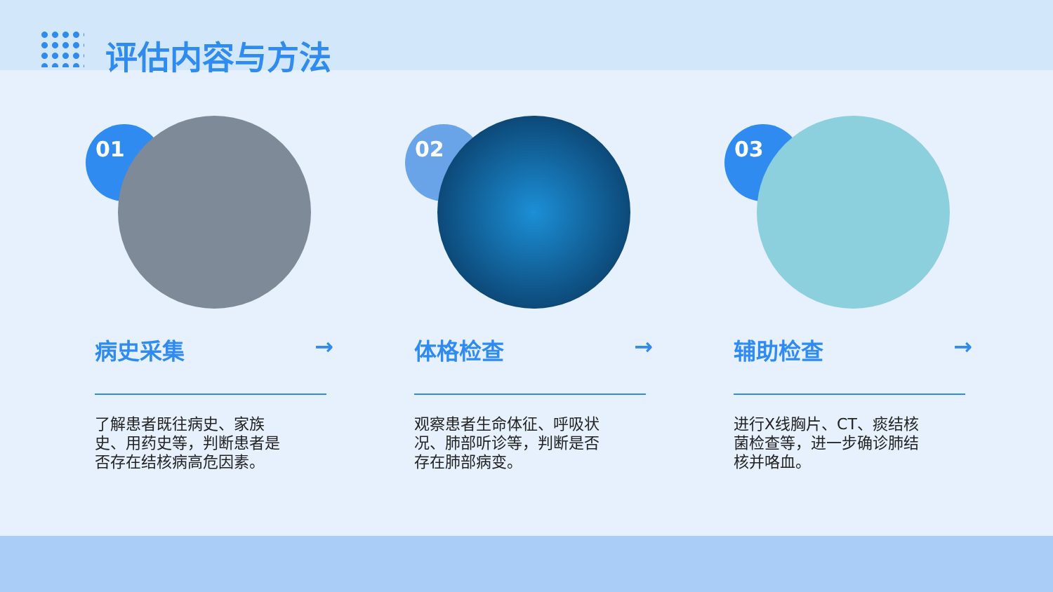评估内容与方法
01
病史采集 →
了解患者既往病史、家族史、用药史等，判断患者是否存在结核病高危因素。
02
体格检查 →
观察患者生命体征、呼吸状况、肺部听诊等，判断是否存在肺部病变。
03
辅助检查 →
进行X线胸片、CT、痰结核菌检查等，进一步确诊肺结核并咯血。